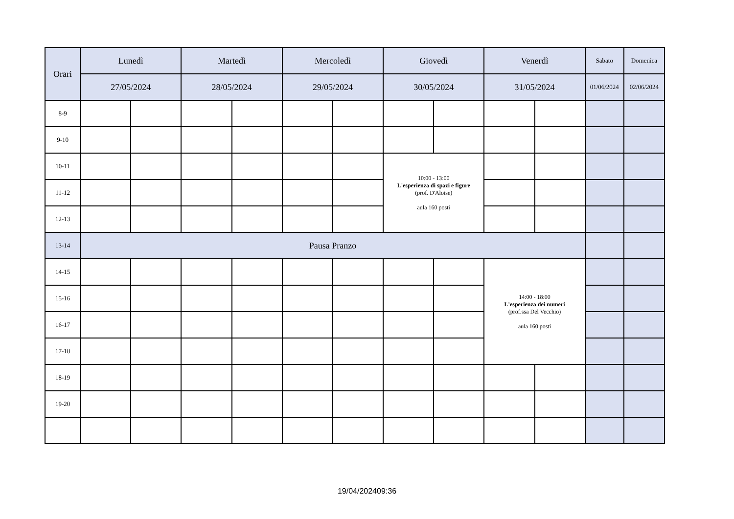| Orari | Lunedì | | Martedì | | Mercoledì | | Giovedì | | Venerdì | | Sabato | Domenica |
| --- | --- | --- | --- | --- | --- | --- | --- | --- | --- | --- | --- | --- |
| | 27/05/2024 | | 28/05/2024 | | 29/05/2024 | | 30/05/2024 | | 31/05/2024 | | 01/06/2024 | 02/06/2024 |
| 8-9 | | | | | | | | | | | | |
| 9-10 | | | | | | | | | | | | |
| 10-11 | | | | | | | 10:00 - 13:00 L'esperienza di spazi e figure (prof. D'Aloise) aula 160 posti | | | | | |
| 11-12 | | | | | | | | | | | | |
| 12-13 | | | | | | | | | | | | |
| 13-14 | Pausa Pranzo | | | | | | | | | | | |
| 14-15 | | | | | | | | | 14:00 - 18:00 L'esperienza dei numeri (prof.ssa Del Vecchio) aula 160 posti | | | |
| 15-16 | | | | | | | | | | | | |
| 16-17 | | | | | | | | | | | | |
| 17-18 | | | | | | | | | | | | |
| 18-19 | | | | | | | | | | | | |
| 19-20 | | | | | | | | | | | | |
19/04/202409:36